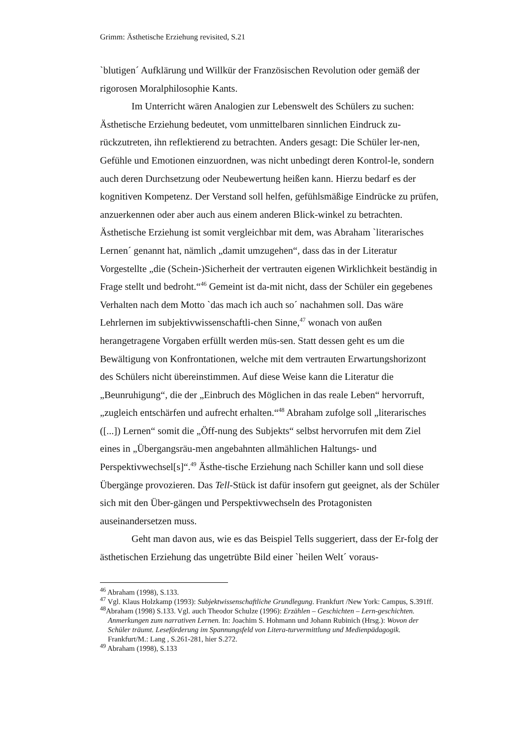Grimm: Ästhetische Erziehung revisited, S.21
`blutigen´ Aufklärung und Willkür der Französischen Revolution oder gemäß der rigorosen Moralphilosophie Kants.
Im Unterricht wären Analogien zur Lebenswelt des Schülers zu suchen: Ästhetische Erziehung bedeutet, vom unmittelbaren sinnlichen Eindruck zu-rückzutreten, ihn reflektierend zu betrachten. Anders gesagt: Die Schüler ler-nen, Gefühle und Emotionen einzuordnen, was nicht unbedingt deren Kontrol-le, sondern auch deren Durchsetzung oder Neubewertung heißen kann. Hierzu bedarf es der kognitiven Kompetenz. Der Verstand soll helfen, gefühlsmäßige Eindrücke zu prüfen, anzuerkennen oder aber auch aus einem anderen Blick-winkel zu betrachten. Ästhetische Erziehung ist somit vergleichbar mit dem, was Abraham `literarisches Lernen´ genannt hat, nämlich „damit umzugehen“, dass das in der Literatur Vorgestellte „die (Schein-)Sicherheit der vertrauten eigenen Wirklichkeit beständig in Frage stellt und bedroht.“<sup>46</sup> Gemeint ist da-mit nicht, dass der Schüler ein gegebenes Verhalten nach dem Motto `das mach ich auch so´ nachahmen soll. Das wäre Lehrlernen im subjektivwissenschaftli-chen Sinne,<sup>47</sup> wonach von außen herangetragene Vorgaben erfüllt werden müs-sen. Statt dessen geht es um die Bewältigung von Konfrontationen, welche mit dem vertrauten Erwartungshorizont des Schülers nicht übereinstimmen. Auf diese Weise kann die Literatur die „Beunruhigung“, die der „Einbruch des Möglichen in das reale Leben“ hervorruft, „zugleich entschärfen und aufrecht erhalten.“<sup>48</sup> Abraham zufolge soll „literarisches ([...]) Lernen“ somit die „Öff-nung des Subjekts“ selbst hervorrufen mit dem Ziel eines in „Übergangsräu-men angebahnten allmählichen Haltungs- und Perspektivwechsel[s]“.<sup>49</sup> Ästhe-tische Erziehung nach Schiller kann und soll diese Übergänge provozieren. Das Tell-Stück ist dafür insofern gut geeignet, als der Schüler sich mit den Über-gängen und Perspektivwechseln des Protagonisten auseinandersetzen muss.
Geht man davon aus, wie es das Beispiel Tells suggeriert, dass der Er-folg der ästhetischen Erziehung das ungetrübte Bild einer `heilen Welt´ voraus-
<sup>46</sup> Abraham (1998), S.133.
<sup>47</sup> Vgl. Klaus Holzkamp (1993): Subjektwissenschaftliche Grundlegung. Frankfurt /New York: Campus, S.391ff.
<sup>48</sup> Abraham (1998) S.133. Vgl. auch Theodor Schulze (1996): Erzählen – Geschichten – Lern-geschichten. Anmerkungen zum narrativen Lernen. In: Joachim S. Hohmann und Johann Rubinich (Hrsg.): Wovon der Schüler träumt. Leseförderung im Spannungsfeld von Litera-turvermittlung und Medienpädagogik. Frankfurt/M.: Lang , S.261-281, hier S.272.
<sup>49</sup> Abraham (1998), S.133